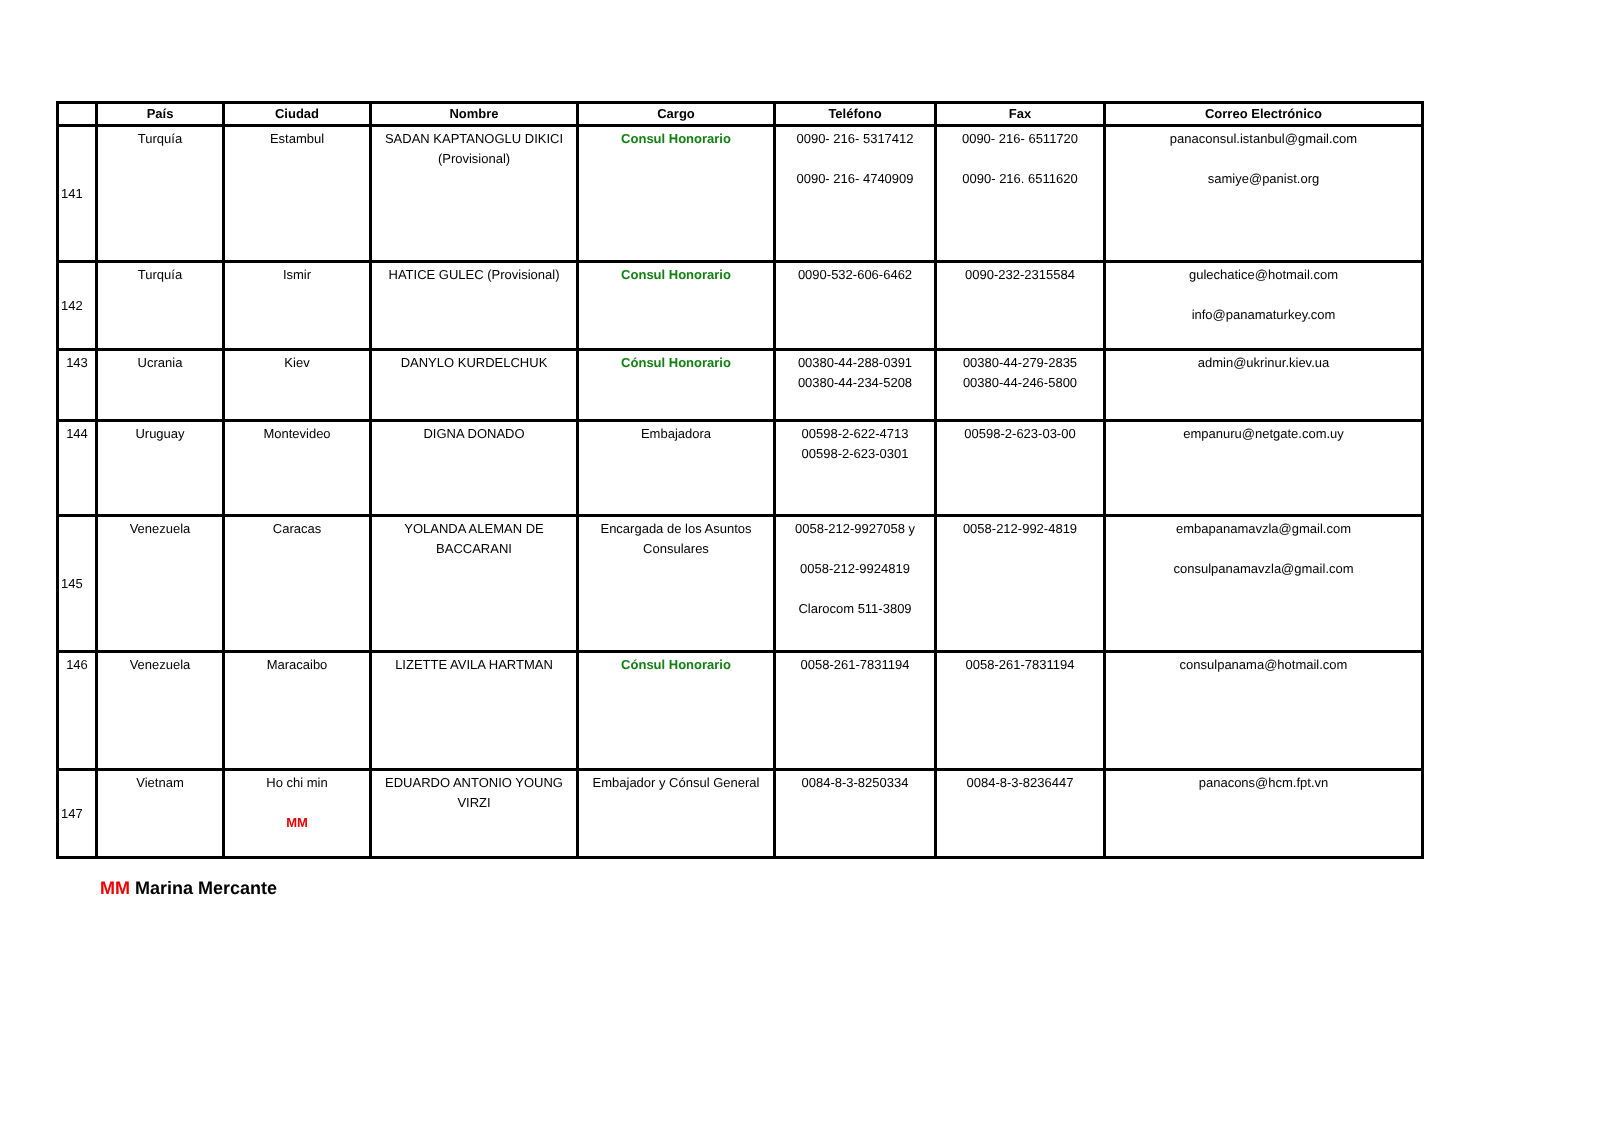| | País | Ciudad | Nombre | Cargo | Teléfono | Fax | Correo Electrónico |
| --- | --- | --- | --- | --- | --- | --- | --- |
| 141 | Turquía | Estambul | SADAN KAPTANOGLU DIKICI (Provisional) | Consul Honorario | 0090- 216- 5317412 0090- 216- 4740909 | 0090- 216- 6511720 0090- 216. 6511620 | panaconsul.istanbul@gmail.com samiye@panist.org |
| 142 | Turquía | Ismir | HATICE GULEC (Provisional) | Consul Honorario | 0090-532-606-6462 | 0090-232-2315584 | gulechatice@hotmail.com info@panamaturkey.com |
| 143 | Ucrania | Kiev | DANYLO KURDELCHUK | Cónsul Honorario | 00380-44-288-0391 00380-44-234-5208 | 00380-44-279-2835 00380-44-246-5800 | admin@ukrinur.kiev.ua |
| 144 | Uruguay | Montevideo | DIGNA DONADO | Embajadora | 00598-2-622-4713 00598-2-623-0301 | 00598-2-623-03-00 | empanuru@netgate.com.uy |
| 145 | Venezuela | Caracas | YOLANDA ALEMAN DE BACCARANI | Encargada de los Asuntos Consulares | 0058-212-9927058 y 0058-212-9924819 Clarocom 511-3809 | 0058-212-992-4819 | embapanamavzla@gmail.com consulpanamavzla@gmail.com |
| 146 | Venezuela | Maracaibo | LIZETTE AVILA HARTMAN | Cónsul Honorario | 0058-261-7831194 | 0058-261-7831194 | consulpanama@hotmail.com |
| 147 | Vietnam | Ho chi min MM | EDUARDO ANTONIO YOUNG VIRZI | Embajador y Cónsul General | 0084-8-3-8250334 | 0084-8-3-8236447 | panacons@hcm.fpt.vn |
MM Marina Mercante